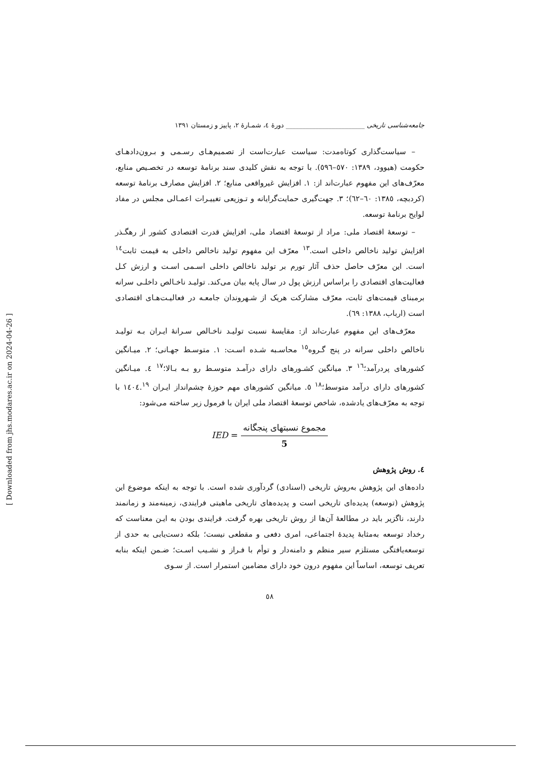جامعه‌شناسی تاریخی ________________________ دورهٔ ٤، شمـارهٔ ٢، پاییز و زمستان ١٣٩١
– سیاست‌گذاری کوتاه‌مدت: سیاست عبارت‌است از تصمیم‌هـای رسـمی و بـرون‌دادهـای حکومت (هیوود، ١٣٨٩: ٥٧٠–٥٩٦). با توجه به نقش کلیدی سند برنامهٔ توسعه در تخصـیص منابع، معرّف‌های این مفهوم عبارت‌اند از: ١. افزایش غیرواقعی منابع؛ ٢. افزایش مصارف برنامهٔ توسعه (کردبچه، ١٣٨٥: ٦٠–٦٢)؛ ٣. جهت‌گیری حمایت‌گرایانه و تـوزیعی تغییـرات اعمـالی مجلس در مفاد لوایح برنامهٔ توسعه.
– توسعهٔ اقتصاد ملی: مراد از توسعهٔ اقتصاد ملی، افزایش قدرت اقتصادی کشور از رهگـذر افزایش تولید ناخالص داخلی است.<sup>١٣</sup> معرّف این مفهوم تولید ناخالص داخلی به قیمت ثابت<sup>١٤</sup> است. این معرّف حاصل حذف آثار تورم بر تولید ناخالص داخلی اسـمی اسـت و ارزش کـل فعالیت‌های اقتصادی را براساس ارزش پول در سال پایه بیان می‌کند. تولیـد ناخـالص داخلـی سرانه برمبنای قیمت‌های ثابت، معرّف مشارکت هریک از شـهروندان جامعـه در فعالیـت‌هـای اقتصادی است (ارباب، ١٣٨٨: ٦٩).
معرّف‌های این مفهوم عبارت‌اند از: مقایسهٔ نسبت تولیـد ناخـالص سـرانهٔ ایـران بـه تولیـد ناخالص داخلی سرانه در پنج گـروه<sup>١٥</sup> محاسـبه شـده اسـت: ١. متوسـط جهـانی؛ ٢. میـانگین کشورهای پردرآمد؛<sup>١٦</sup> ٣. میانگین کشـورهای دارای درآمـد متوسـط رو بـه بـالا؛<sup>١٧</sup> ٤. میـانگین کشورهای دارای درآمد متوسط؛<sup>١٨</sup> ٥. میانگین کشورهای مهم حوزهٔ چشم‌انداز ایـران ١٤٠٤.<sup>١٩</sup> با توجه به معرّف‌های یادشده، شاخص توسعهٔ اقتصاد ملی ایران با فرمول زیر ساخته می‌شود:
IED = مجموع نسبتهای پنجگانه 5
٤. روش پژوهش
داده‌های این پژوهش به‌روش تاریخی (اسنادی) گردآوری شده است. با توجه به اینکه موضوع این پژوهش (توسعه) پدیده‌ای تاریخی است و پدیده‌های تاریخی ماهیتی فرایندی، زمینه‌مند و زمانمند دارند، ناگزیر باید در مطالعهٔ آن‌ها از روش تاریخی بهره گرفت. فرایندی بودن به ایـن معناست که رخداد توسعه به‌مثابهٔ پدیدهٔ اجتماعی، امری دفعی و مقطعی نیست؛ بلکه دست‌یابی به حدی از توسعه‌یافتگی مستلزم سیر منظم و دامنه‌دار و توأم با فـراز و نشـیب اسـت؛ ضـمن اینکه بنابه تعریف توسعه، اساساً این مفهوم درون خود دارای مضامین استمرار است. از سـوی
٥٨
[ Downloaded from jhs.modares.ac.ir on 2024-04-26 ]